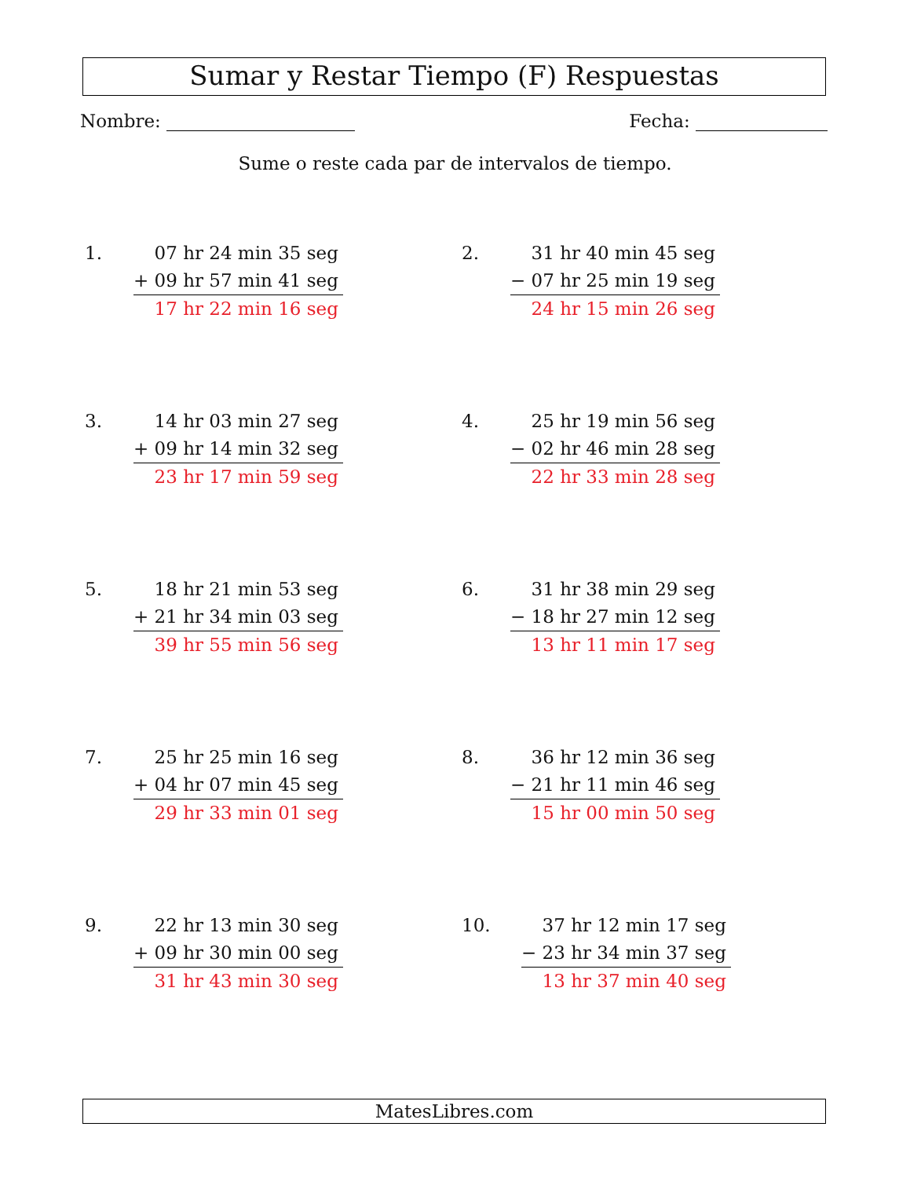Sumar y Restar Tiempo (F) Respuestas
Nombre: Fecha:
Sume o reste cada par de intervalos de tiempo.
1. 07 hr 24 min 35 seg
+ 09 hr 57 min 41 seg
17 hr 22 min 16 seg
2. 31 hr 40 min 45 seg
− 07 hr 25 min 19 seg
24 hr 15 min 26 seg
3. 14 hr 03 min 27 seg
+ 09 hr 14 min 32 seg
23 hr 17 min 59 seg
4. 25 hr 19 min 56 seg
− 02 hr 46 min 28 seg
22 hr 33 min 28 seg
5. 18 hr 21 min 53 seg
+ 21 hr 34 min 03 seg
39 hr 55 min 56 seg
6. 31 hr 38 min 29 seg
− 18 hr 27 min 12 seg
13 hr 11 min 17 seg
7. 25 hr 25 min 16 seg
+ 04 hr 07 min 45 seg
29 hr 33 min 01 seg
8. 36 hr 12 min 36 seg
− 21 hr 11 min 46 seg
15 hr 00 min 50 seg
9. 22 hr 13 min 30 seg
+ 09 hr 30 min 00 seg
31 hr 43 min 30 seg
10. 37 hr 12 min 17 seg
− 23 hr 34 min 37 seg
13 hr 37 min 40 seg
MatesLibres.com